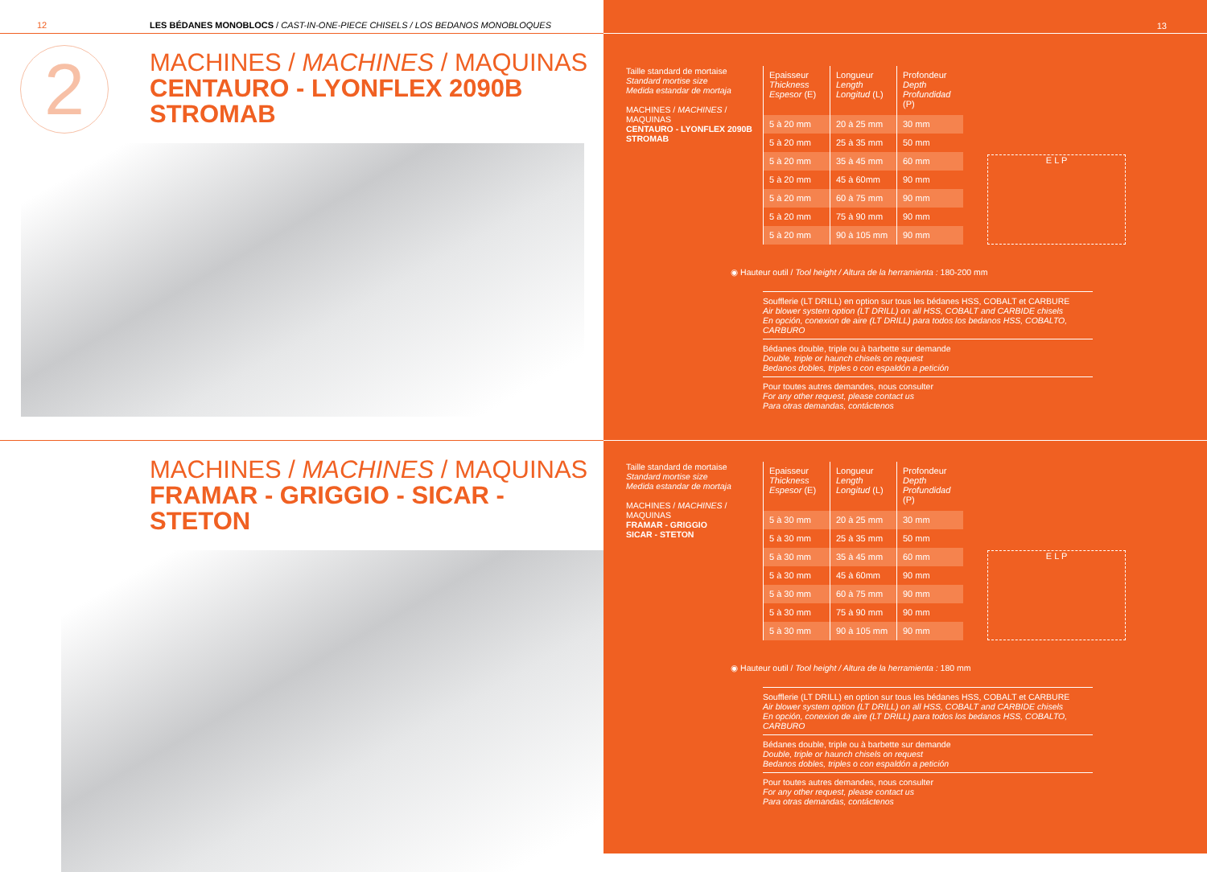12 LES BÉDANES MONOBLOCS / CAST-IN-ONE-PIECE CHISELS / LOS BEDANOS MONOBLOQUES
2
MACHINES / MACHINES / MAQUINAS
CENTAURO - LYONFLEX 2090B STROMAB
MACHINES / MACHINES / MAQUINAS
FRAMAR - GRIGGIO - SICAR - STETON
13
Taille standard de mortaise
Standard mortise size
Medida estandar de mortaja
MACHINES / MACHINES / MAQUINAS
CENTAURO - LYONFLEX 2090B
STROMAB
| Epaisseur Thickness Espesor (E) | Longueur Length Longitud (L) | Profondeur Depth Profundidad (P) |
| --- | --- | --- |
| 5 à 20 mm | 20 à 25 mm | 30 mm |
| 5 à 20 mm | 25 à 35 mm | 50 mm |
| 5 à 20 mm | 35 à 45 mm | 60 mm |
| 5 à 20 mm | 45 à 60mm | 90 mm |
| 5 à 20 mm | 60 à 75 mm | 90 mm |
| 5 à 20 mm | 75 à 90 mm | 90 mm |
| 5 à 20 mm | 90 à 105 mm | 90 mm |
E L P
◉ Hauteur outil / Tool height / Altura de la herramienta : 180-200 mm
Soufflerie (LT DRILL) en option sur tous les bédanes HSS, COBALT et CARBURE
Air blower system option (LT DRILL) on all HSS, COBALT and CARBIDE chisels
En opción, conexion de aire (LT DRILL) para todos los bedanos HSS, COBALTO, CARBURO
Bédanes double, triple ou à barbette sur demande
Double, triple or haunch chisels on request
Bedanos dobles, triples o con espaldón a petición
Pour toutes autres demandes, nous consulter
For any other request, please contact us
Para otras demandas, contáctenos
Taille standard de mortaise
Standard mortise size
Medida estandar de mortaja
MACHINES / MACHINES / MAQUINAS
FRAMAR - GRIGGIO
SICAR - STETON
| Epaisseur Thickness Espesor (E) | Longueur Length Longitud (L) | Profondeur Depth Profundidad (P) |
| --- | --- | --- |
| 5 à 30 mm | 20 à 25 mm | 30 mm |
| 5 à 30 mm | 25 à 35 mm | 50 mm |
| 5 à 30 mm | 35 à 45 mm | 60 mm |
| 5 à 30 mm | 45 à 60mm | 90 mm |
| 5 à 30 mm | 60 à 75 mm | 90 mm |
| 5 à 30 mm | 75 à 90 mm | 90 mm |
| 5 à 30 mm | 90 à 105 mm | 90 mm |
E L P
◉ Hauteur outil / Tool height / Altura de la herramienta : 180 mm
Soufflerie (LT DRILL) en option sur tous les bédanes HSS, COBALT et CARBURE
Air blower system option (LT DRILL) on all HSS, COBALT and CARBIDE chisels
En opción, conexion de aire (LT DRILL) para todos los bedanos HSS, COBALTO, CARBURO
Bédanes double, triple ou à barbette sur demande
Double, triple or haunch chisels on request
Bedanos dobles, triples o con espaldón a petición
Pour toutes autres demandes, nous consulter
For any other request, please contact us
Para otras demandas, contáctenos